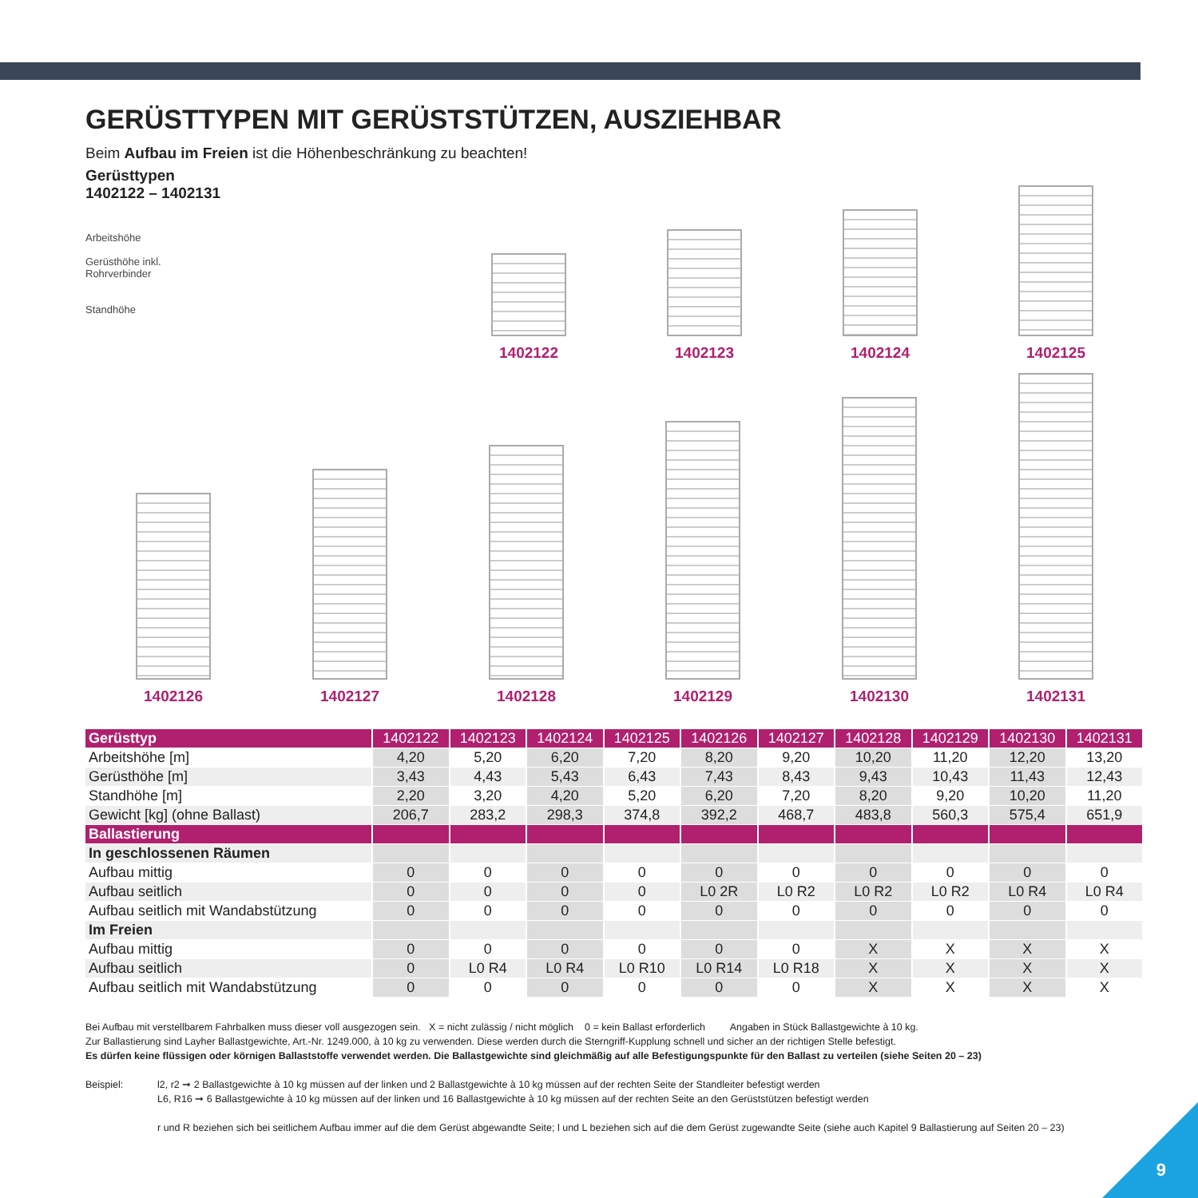GERÜSTTYPEN MIT GERÜSTSTÜTZEN, AUSZIEHBAR
Beim Aufbau im Freien ist die Höhenbeschränkung zu beachten!
Gerüsttypen
1402122 – 1402131
Arbeitshöhe
Gerüsthöhe inkl.
Rohrverbinder
Standhöhe
1402122
1402123
1402124
1402125
1402126
1402127
1402128
1402129
1402130
1402131
| Gerüsttyp | 1402122 | 1402123 | 1402124 | 1402125 | 1402126 | 1402127 | 1402128 | 1402129 | 1402130 | 1402131 |
| Arbeitshöhe [m] | 4,20 | 5,20 | 6,20 | 7,20 | 8,20 | 9,20 | 10,20 | 11,20 | 12,20 | 13,20 |
| Gerüsthöhe [m] | 3,43 | 4,43 | 5,43 | 6,43 | 7,43 | 8,43 | 9,43 | 10,43 | 11,43 | 12,43 |
| Standhöhe [m] | 2,20 | 3,20 | 4,20 | 5,20 | 6,20 | 7,20 | 8,20 | 9,20 | 10,20 | 11,20 |
| Gewicht [kg] (ohne Ballast) | 206,7 | 283,2 | 298,3 | 374,8 | 392,2 | 468,7 | 483,8 | 560,3 | 575,4 | 651,9 |
| Ballastierung | | | | | | | | | | |
| In geschlossenen Räumen | | | | | | | | | | |
| Aufbau mittig | 0 | 0 | 0 | 0 | 0 | 0 | 0 | 0 | 0 | 0 |
| Aufbau seitlich | 0 | 0 | 0 | 0 | L0 2R | L0 R2 | L0 R2 | L0 R2 | L0 R4 | L0 R4 |
| Aufbau seitlich mit Wandabstützung | 0 | 0 | 0 | 0 | 0 | 0 | 0 | 0 | 0 | 0 |
| Im Freien | | | | | | | | | | |
| Aufbau mittig | 0 | 0 | 0 | 0 | 0 | 0 | X | X | X | X |
| Aufbau seitlich | 0 | L0 R4 | L0 R4 | L0 R10 | L0 R14 | L0 R18 | X | X | X | X |
| Aufbau seitlich mit Wandabstützung | 0 | 0 | 0 | 0 | 0 | 0 | X | X | X | X |
Bei Aufbau mit verstellbarem Fahrbalken muss dieser voll ausgezogen sein. X = nicht zulässig / nicht möglich 0 = kein Ballast erforderlich Angaben in Stück Ballastgewichte à 10 kg.
Zur Ballastierung sind Layher Ballastgewichte, Art.-Nr. 1249.000, à 10 kg zu verwenden. Diese werden durch die Sterngriff-Kupplung schnell und sicher an der richtigen Stelle befestigt.
Es dürfen keine flüssigen oder körnigen Ballaststoffe verwendet werden. Die Ballastgewichte sind gleichmäßig auf alle Befestigungspunkte für den Ballast zu verteilen (siehe Seiten 20 – 23)
Beispiel: l2, r2 ➞ 2 Ballastgewichte à 10 kg müssen auf der linken und 2 Ballastgewichte à 10 kg müssen auf der rechten Seite der Standleiter befestigt werden
L6, R16 ➞ 6 Ballastgewichte à 10 kg müssen auf der linken und 16 Ballastgewichte à 10 kg müssen auf der rechten Seite an den Gerüststützen befestigt werden
r und R beziehen sich bei seitlichem Aufbau immer auf die dem Gerüst abgewandte Seite; l und L beziehen sich auf die dem Gerüst zugewandte Seite (siehe auch Kapitel 9 Ballastierung auf Seiten 20 – 23)
9